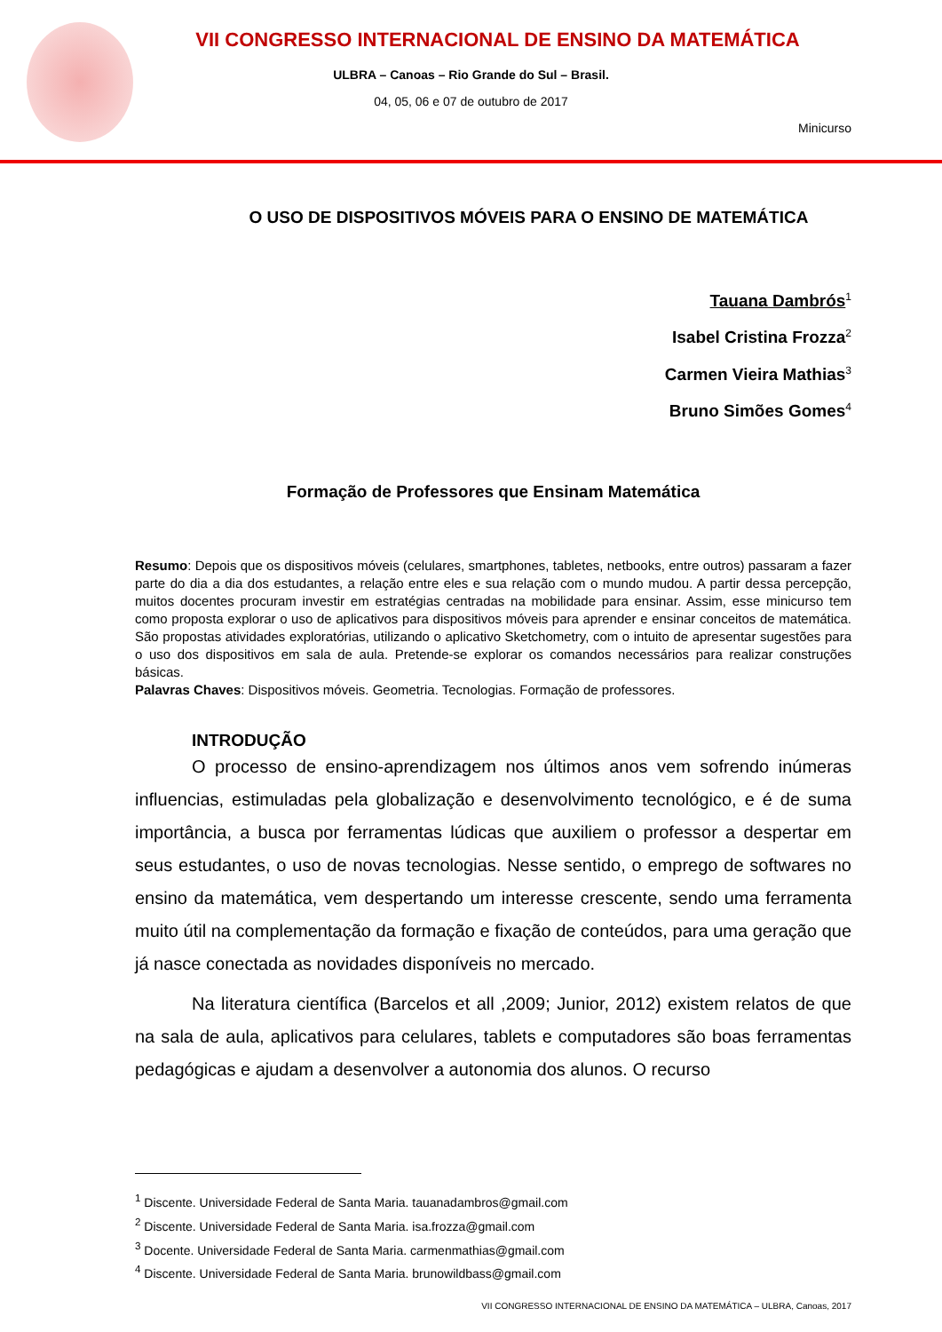VII CONGRESSO INTERNACIONAL DE ENSINO DA MATEMÁTICA
ULBRA – Canoas – Rio Grande do Sul – Brasil.
04, 05, 06 e 07 de outubro de 2017
Minicurso
O USO DE DISPOSITIVOS MÓVEIS PARA O ENSINO DE MATEMÁTICA
Tauana Dambrós<sup>1</sup>
Isabel Cristina Frozza<sup>2</sup>
Carmen Vieira Mathias<sup>3</sup>
Bruno Simões Gomes<sup>4</sup>
Formação de Professores que Ensinam Matemática
Resumo: Depois que os dispositivos móveis (celulares, smartphones, tabletes, netbooks, entre outros) passaram a fazer parte do dia a dia dos estudantes, a relação entre eles e sua relação com o mundo mudou. A partir dessa percepção, muitos docentes procuram investir em estratégias centradas na mobilidade para ensinar. Assim, esse minicurso tem como proposta explorar o uso de aplicativos para dispositivos móveis para aprender e ensinar conceitos de matemática. São propostas atividades exploratórias, utilizando o aplicativo Sketchometry, com o intuito de apresentar sugestões para o uso dos dispositivos em sala de aula. Pretende-se explorar os comandos necessários para realizar construções básicas.
Palavras Chaves: Dispositivos móveis. Geometria. Tecnologias. Formação de professores.
INTRODUÇÃO
O processo de ensino-aprendizagem nos últimos anos vem sofrendo inúmeras influencias, estimuladas pela globalização e desenvolvimento tecnológico, e é de suma importância, a busca por ferramentas lúdicas que auxiliem o professor a despertar em seus estudantes, o uso de novas tecnologias. Nesse sentido, o emprego de softwares no ensino da matemática, vem despertando um interesse crescente, sendo uma ferramenta muito útil na complementação da formação e fixação de conteúdos, para uma geração que já nasce conectada as novidades disponíveis no mercado.
Na literatura científica (Barcelos et all ,2009; Junior, 2012) existem relatos de que na sala de aula, aplicativos para celulares, tablets e computadores são boas ferramentas pedagógicas e ajudam a desenvolver a autonomia dos alunos. O recurso
<sup>1</sup> Discente. Universidade Federal de Santa Maria. tauanadambros@gmail.com
<sup>2</sup> Discente. Universidade Federal de Santa Maria. isa.frozza@gmail.com
<sup>3</sup> Docente. Universidade Federal de Santa Maria. carmenmathias@gmail.com
<sup>4</sup> Discente. Universidade Federal de Santa Maria. brunowildbass@gmail.com
VII CONGRESSO INTERNACIONAL DE ENSINO DA MATEMÁTICA – ULBRA, Canoas, 2017